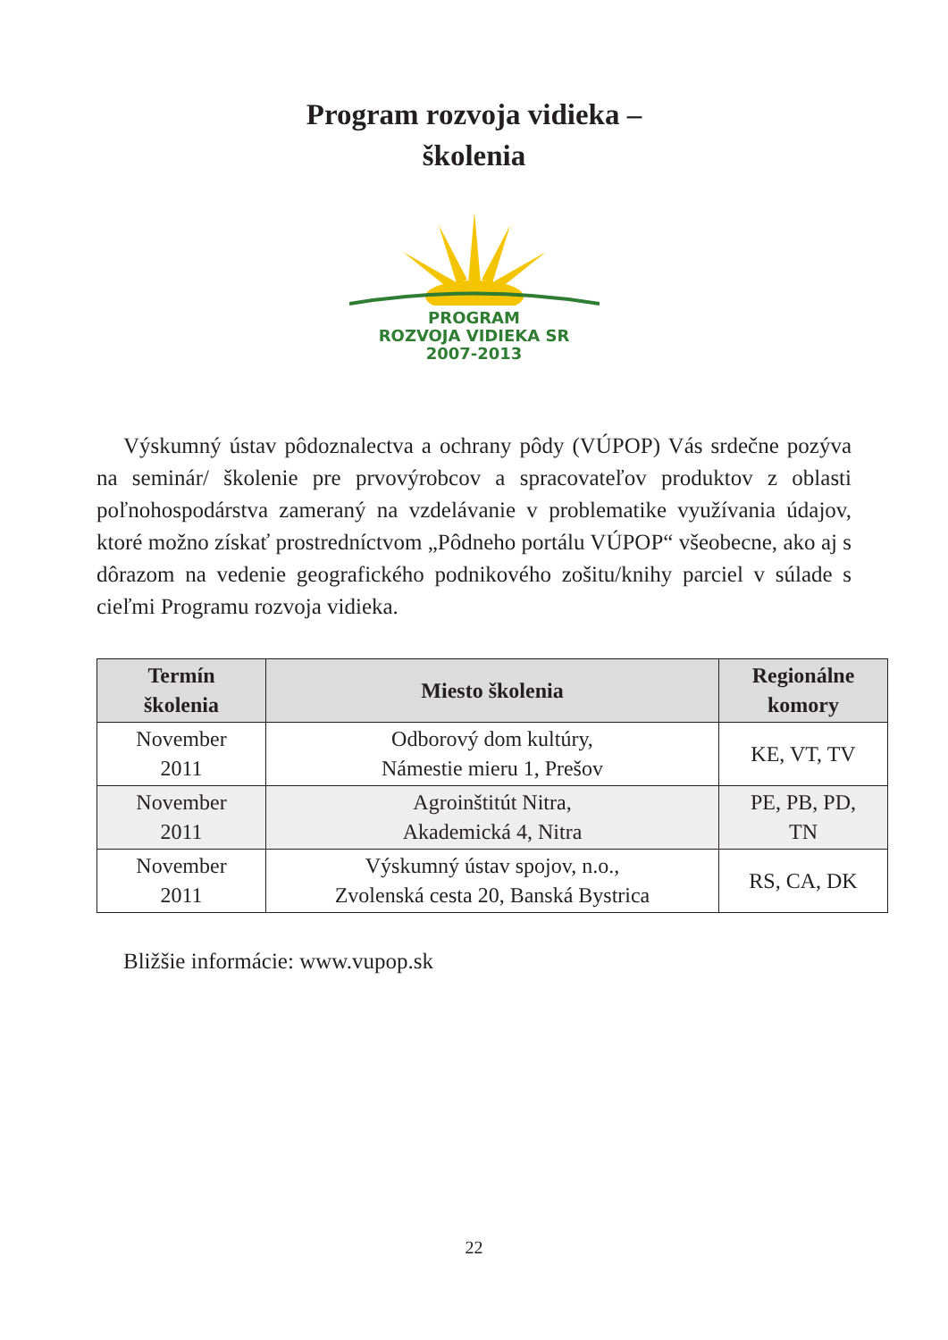Program rozvoja vidieka –
školenia
PROGRAM
ROZVOJA VIDIEKA SR
2007-2013
Výskumný ústav pôdoznalectva a ochrany pôdy (VÚPOP) Vás srdečne pozýva na seminár/ školenie pre prvovýrobcov a spracovateľov produktov z oblasti poľnohospodárstva zameraný na vzdelávanie v problematike využívania údajov, ktoré možno získať prostredníctvom „Pôdneho portálu VÚPOP“ všeobecne, ako aj s dôrazom na vedenie geografického podnikového zošitu/knihy parciel v súlade s cieľmi Programu rozvoja vidieka.
| Termín školenia | Miesto školenia | Regionálne komory |
| --- | --- | --- |
| November 2011 | Odborový dom kultúry, Námestie mieru 1, Prešov | KE, VT, TV |
| November 2011 | Agroinštitút Nitra, Akademická 4, Nitra | PE, PB, PD, TN |
| November 2011 | Výskumný ústav spojov, n.o., Zvolenská cesta 20, Banská Bystrica | RS, CA, DK |
Bližšie informácie: www.vupop.sk
22